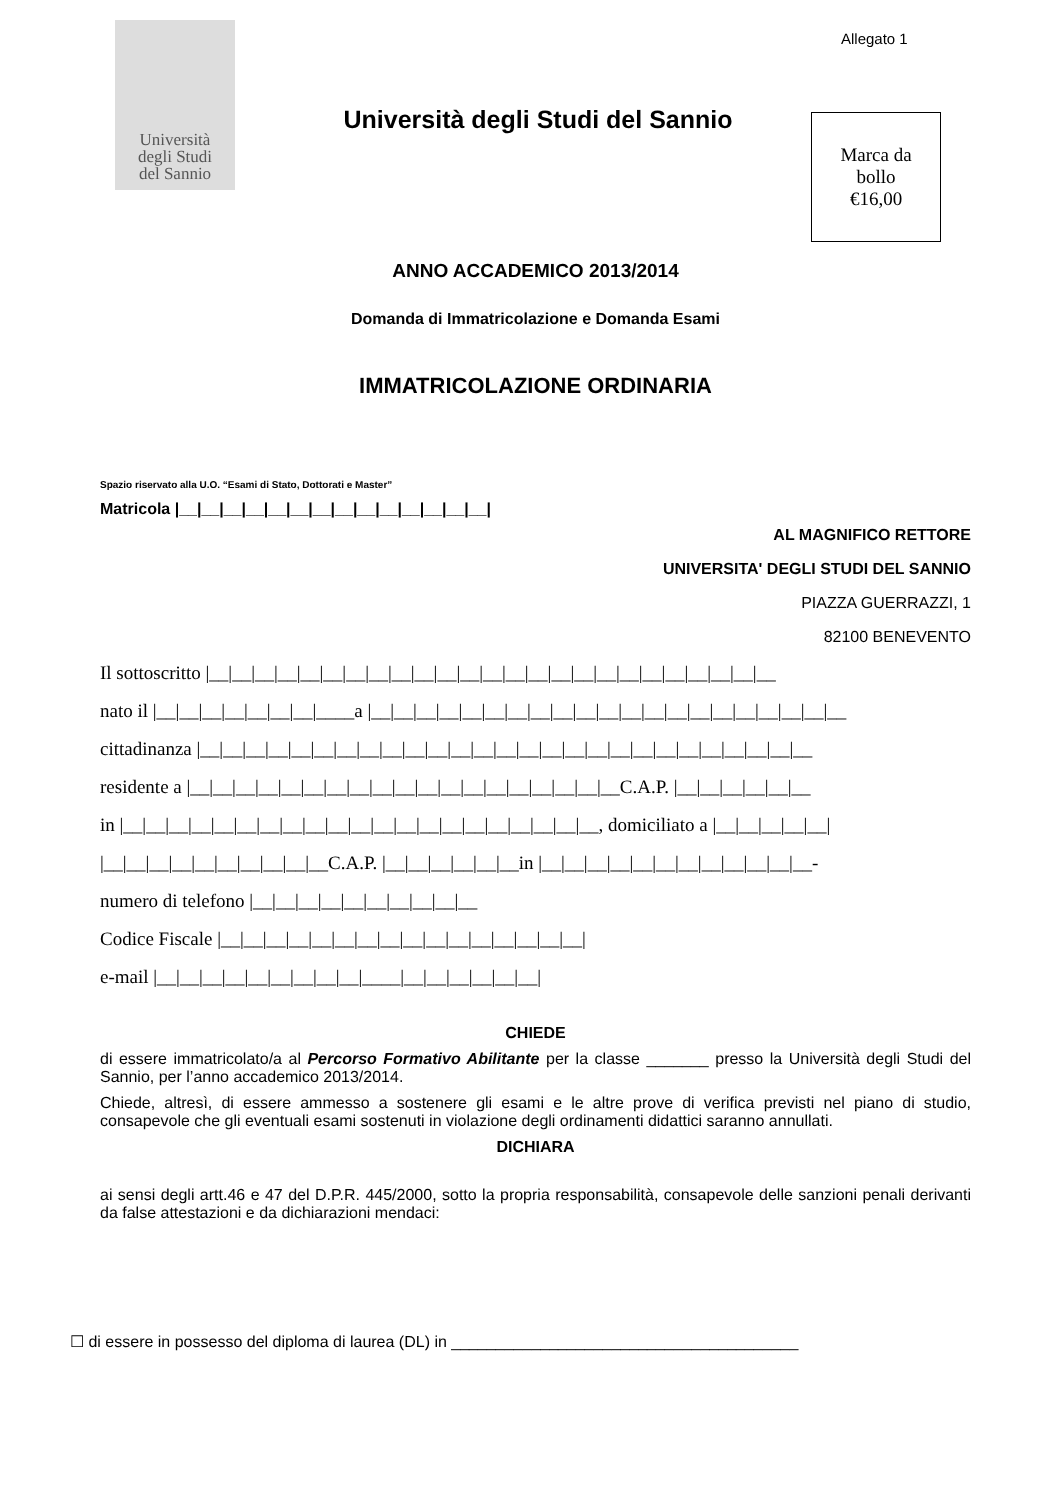Università
degli Studi
del Sannio
Università degli Studi del Sannio
Allegato 1
Marca da
bollo
€16,00
ANNO ACCADEMICO 2013/2014
Domanda di Immatricolazione e Domanda Esami
IMMATRICOLAZIONE ORDINARIA
Spazio riservato alla U.O. “Esami di Stato, Dottorati e Master”
Matricola |__|__|__|__|__|__|__|__|__|__|__|__|__|__|
AL MAGNIFICO RETTORE
UNIVERSITA' DEGLI STUDI DEL SANNIO
PIAZZA GUERRAZZI, 1
82100 BENEVENTO
Il sottoscritto |__|__|__|__|__|__|__|__|__|__|__|__|__|__|__|__|__|__|__|__|__|__|__|__|__
nato il |__|__|__|__|__|__|__|____a |__|__|__|__|__|__|__|__|__|__|__|__|__|__|__|__|__|__|__|__|__
cittadinanza |__|__|__|__|__|__|__|__|__|__|__|__|__|__|__|__|__|__|__|__|__|__|__|__|__|__|__
residente a |__|__|__|__|__|__|__|__|__|__|__|__|__|__|__|__|__|__|__C.A.P. |__|__|__|__|__|__
in |__|__|__|__|__|__|__|__|__|__|__|__|__|__|__|__|__|__|__|__|__, domiciliato a |__|__|__|__|__|
|__|__|__|__|__|__|__|__|__|__C.A.P. |__|__|__|__|__|__in |__|__|__|__|__|__|__|__|__|__|__|__-
numero di telefono |__|__|__|__|__|__|__|__|__|__
Codice Fiscale |__|__|__|__|__|__|__|__|__|__|__|__|__|__|__|__|
e-mail |__|__|__|__|__|__|__|__|__|____|__|__|__|__|__|__|
CHIEDE
di essere immatricolato/a al Percorso Formativo Abilitante per la classe _______ presso la Università degli Studi del Sannio, per l’anno accademico 2013/2014.
Chiede, altresì, di essere ammesso a sostenere gli esami e le altre prove di verifica previsti nel piano di studio, consapevole che gli eventuali esami sostenuti in violazione degli ordinamenti didattici saranno annullati.
DICHIARA
ai sensi degli artt.46 e 47 del D.P.R. 445/2000, sotto la propria responsabilità, consapevole delle sanzioni penali derivanti da false attestazioni e da dichiarazioni mendaci:
☐ di essere in possesso del diploma di laurea (DL) in _______________________________________